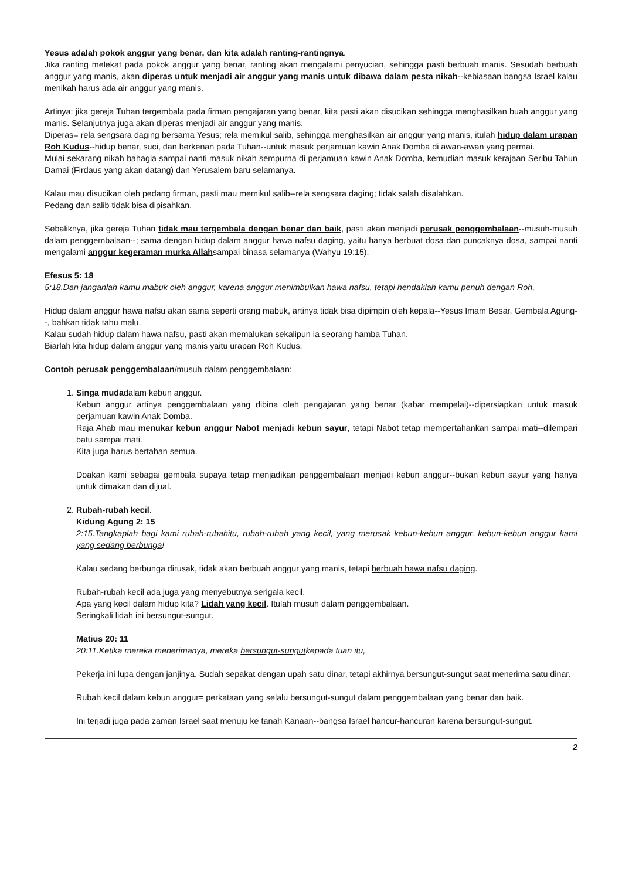Yesus adalah pokok anggur yang benar, dan kita adalah ranting-rantingnya.
Jika ranting melekat pada pokok anggur yang benar, ranting akan mengalami penyucian, sehingga pasti berbuah manis. Sesudah berbuah anggur yang manis, akan diperas untuk menjadi air anggur yang manis untuk dibawa dalam pesta nikah--kebiasaan bangsa Israel kalau menikah harus ada air anggur yang manis.
Artinya: jika gereja Tuhan tergembala pada firman pengajaran yang benar, kita pasti akan disucikan sehingga menghasilkan buah anggur yang manis. Selanjutnya juga akan diperas menjadi air anggur yang manis.
Diperas= rela sengsara daging bersama Yesus; rela memikul salib, sehingga menghasilkan air anggur yang manis, itulah hidup dalam urapan Roh Kudus--hidup benar, suci, dan berkenan pada Tuhan--untuk masuk perjamuan kawin Anak Domba di awan-awan yang permai.
Mulai sekarang nikah bahagia sampai nanti masuk nikah sempurna di perjamuan kawin Anak Domba, kemudian masuk kerajaan Seribu Tahun Damai (Firdaus yang akan datang) dan Yerusalem baru selamanya.
Kalau mau disucikan oleh pedang firman, pasti mau memikul salib--rela sengsara daging; tidak salah disalahkan.
Pedang dan salib tidak bisa dipisahkan.
Sebaliknya, jika gereja Tuhan tidak mau tergembala dengan benar dan baik, pasti akan menjadi perusak penggembalaan--musuh-musuh dalam penggembalaan--; sama dengan hidup dalam anggur hawa nafsu daging, yaitu hanya berbuat dosa dan puncaknya dosa, sampai nanti mengalami anggur kegeraman murka Allahsampai binasa selamanya (Wahyu 19:15).
Efesus 5: 18
5:18.Dan janganlah kamu mabuk oleh anggur, karena anggur menimbulkan hawa nafsu, tetapi hendaklah kamu penuh dengan Roh,
Hidup dalam anggur hawa nafsu akan sama seperti orang mabuk, artinya tidak bisa dipimpin oleh kepala--Yesus Imam Besar, Gembala Agung--, bahkan tidak tahu malu.
Kalau sudah hidup dalam hawa nafsu, pasti akan memalukan sekalipun ia seorang hamba Tuhan.
Biarlah kita hidup dalam anggur yang manis yaitu urapan Roh Kudus.
Contoh perusak penggembalaan/musuh dalam penggembalaan:
1. Singa mudadalam kebun anggur.
Kebun anggur artinya penggembalaan yang dibina oleh pengajaran yang benar (kabar mempelai)--dipersiapkan untuk masuk perjamuan kawin Anak Domba.
Raja Ahab mau menukar kebun anggur Nabot menjadi kebun sayur, tetapi Nabot tetap mempertahankan sampai mati--dilempari batu sampai mati.
Kita juga harus bertahan semua.
Doakan kami sebagai gembala supaya tetap menjadikan penggembalaan menjadi kebun anggur--bukan kebun sayur yang hanya untuk dimakan dan dijual.
2. Rubah-rubah kecil.
Kidung Agung 2: 15
2:15.Tangkaplah bagi kami rubah-rubahitu, rubah-rubah yang kecil, yang merusak kebun-kebun anggur, kebun-kebun anggur kami yang sedang berbunga!
Kalau sedang berbunga dirusak, tidak akan berbuah anggur yang manis, tetapi berbuah hawa nafsu daging.
Rubah-rubah kecil ada juga yang menyebutnya serigala kecil.
Apa yang kecil dalam hidup kita? Lidah yang kecil. Itulah musuh dalam penggembalaan.
Seringkali lidah ini bersungut-sungut.
Matius 20: 11
20:11.Ketika mereka menerimanya, mereka bersungut-sungutkepada tuan itu,
Pekerja ini lupa dengan janjinya. Sudah sepakat dengan upah satu dinar, tetapi akhirnya bersungut-sungut saat menerima satu dinar.
Rubah kecil dalam kebun anggur= perkataan yang selalu bersungut-sungut dalam penggembalaan yang benar dan baik.
Ini terjadi juga pada zaman Israel saat menuju ke tanah Kanaan--bangsa Israel hancur-hancuran karena bersungut-sungut.
2